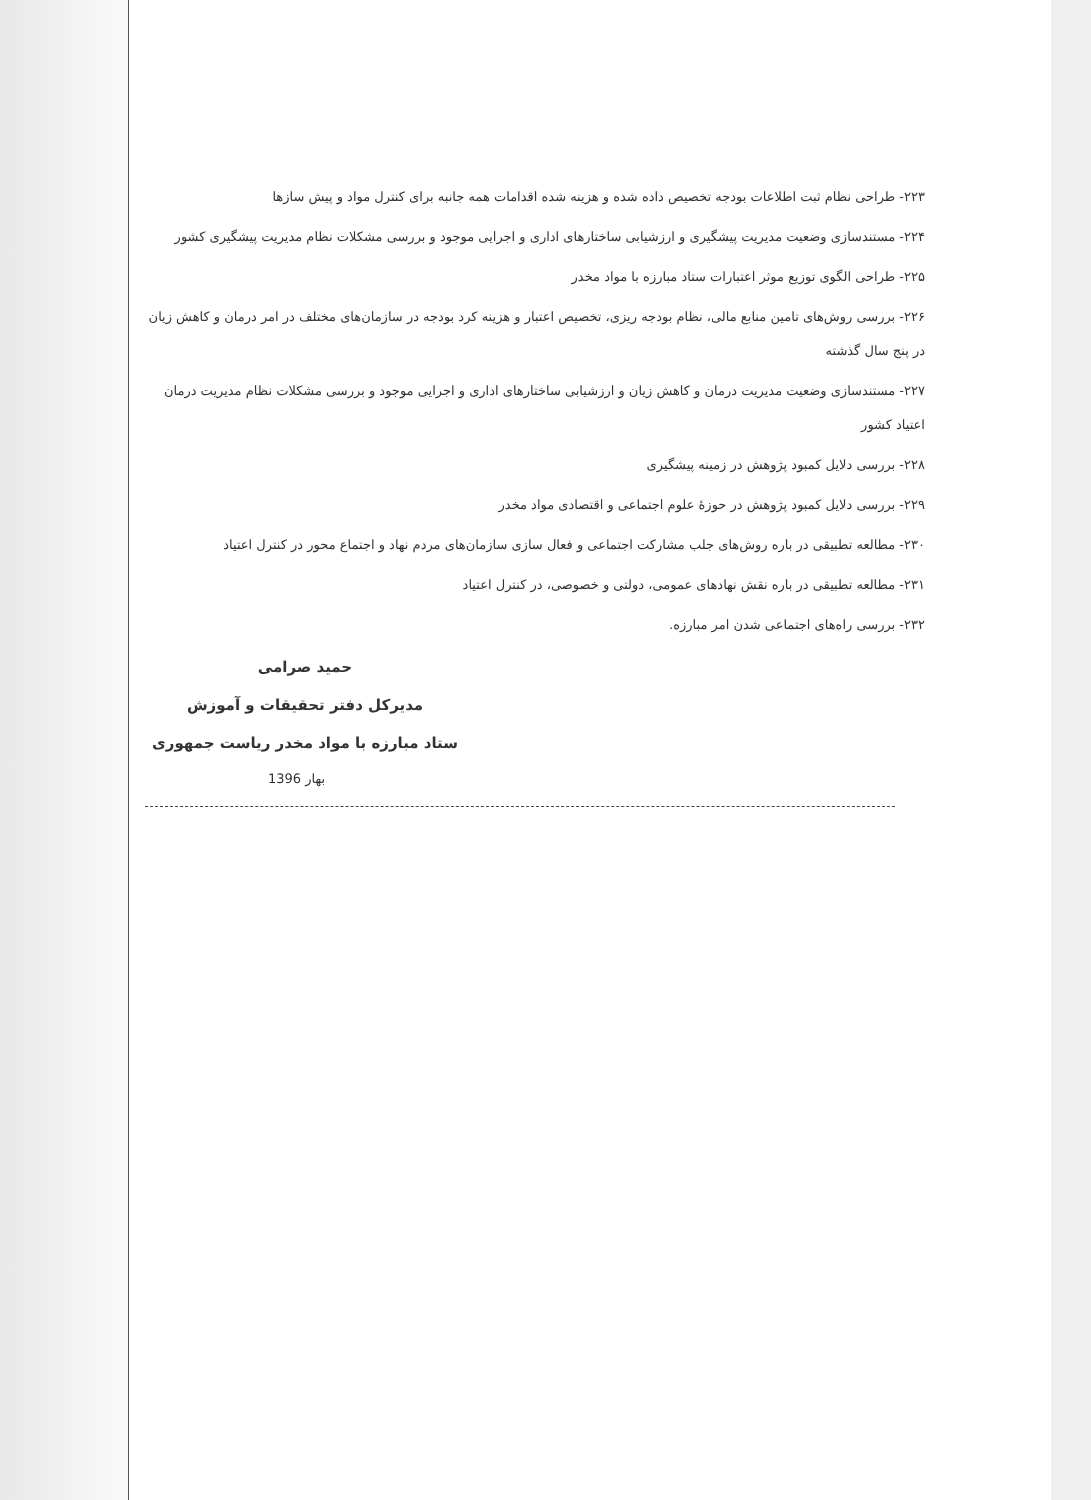۲۲۳- طراحی نظام ثبت اطلاعات بودجه تخصیص داده شده و هزینه شده اقدامات همه جانبه برای کنترل مواد و پیش سازها
۲۲۴- مستندسازی وضعیت مدیریت پیشگیری و ارزشیابی ساختارهای اداری و اجرایی موجود و بررسی مشکلات نظام مدیریت پیشگیری کشور
۲۲۵- طراحی الگوی توزیع موثر اعتبارات ستاد مبارزه با مواد مخدر
۲۲۶- بررسی روش‌های تامین منابع مالی، نظام بودجه ریزی، تخصیص اعتبار و هزینه کرد بودجه در سازمان‌های مختلف در امر درمان و کاهش زیان در پنج سال گذشته
۲۲۷- مستندسازی وضعیت مدیریت درمان و کاهش زیان و ارزشیابی ساختارهای اداری و اجرایی موجود و بررسی مشکلات نظام مدیریت درمان اعتیاد کشور
۲۲۸- بررسی دلایل کمبود پژوهش در زمینه پیشگیری
۲۲۹- بررسی دلایل کمبود پژوهش در حوزهٔ علوم اجتماعی و اقتصادی مواد مخدر
۲۳۰- مطالعه تطبیقی در باره روش‌های جلب مشارکت اجتماعی و فعال سازی سازمان‌های مردم نهاد و اجتماع محور در کنترل اعتیاد
۲۳۱- مطالعه تطبیقی در باره نقش نهادهای عمومی، دولتی و خصوصی، در کنترل اعتیاد
۲۳۲- بررسی راه‌های اجتماعی شدن امر مبارزه.
حمید صرامی
مدیرکل دفتر تحقیقات و آموزش
ستاد مبارزه با مواد مخدر ریاست جمهوری
بهار 1396